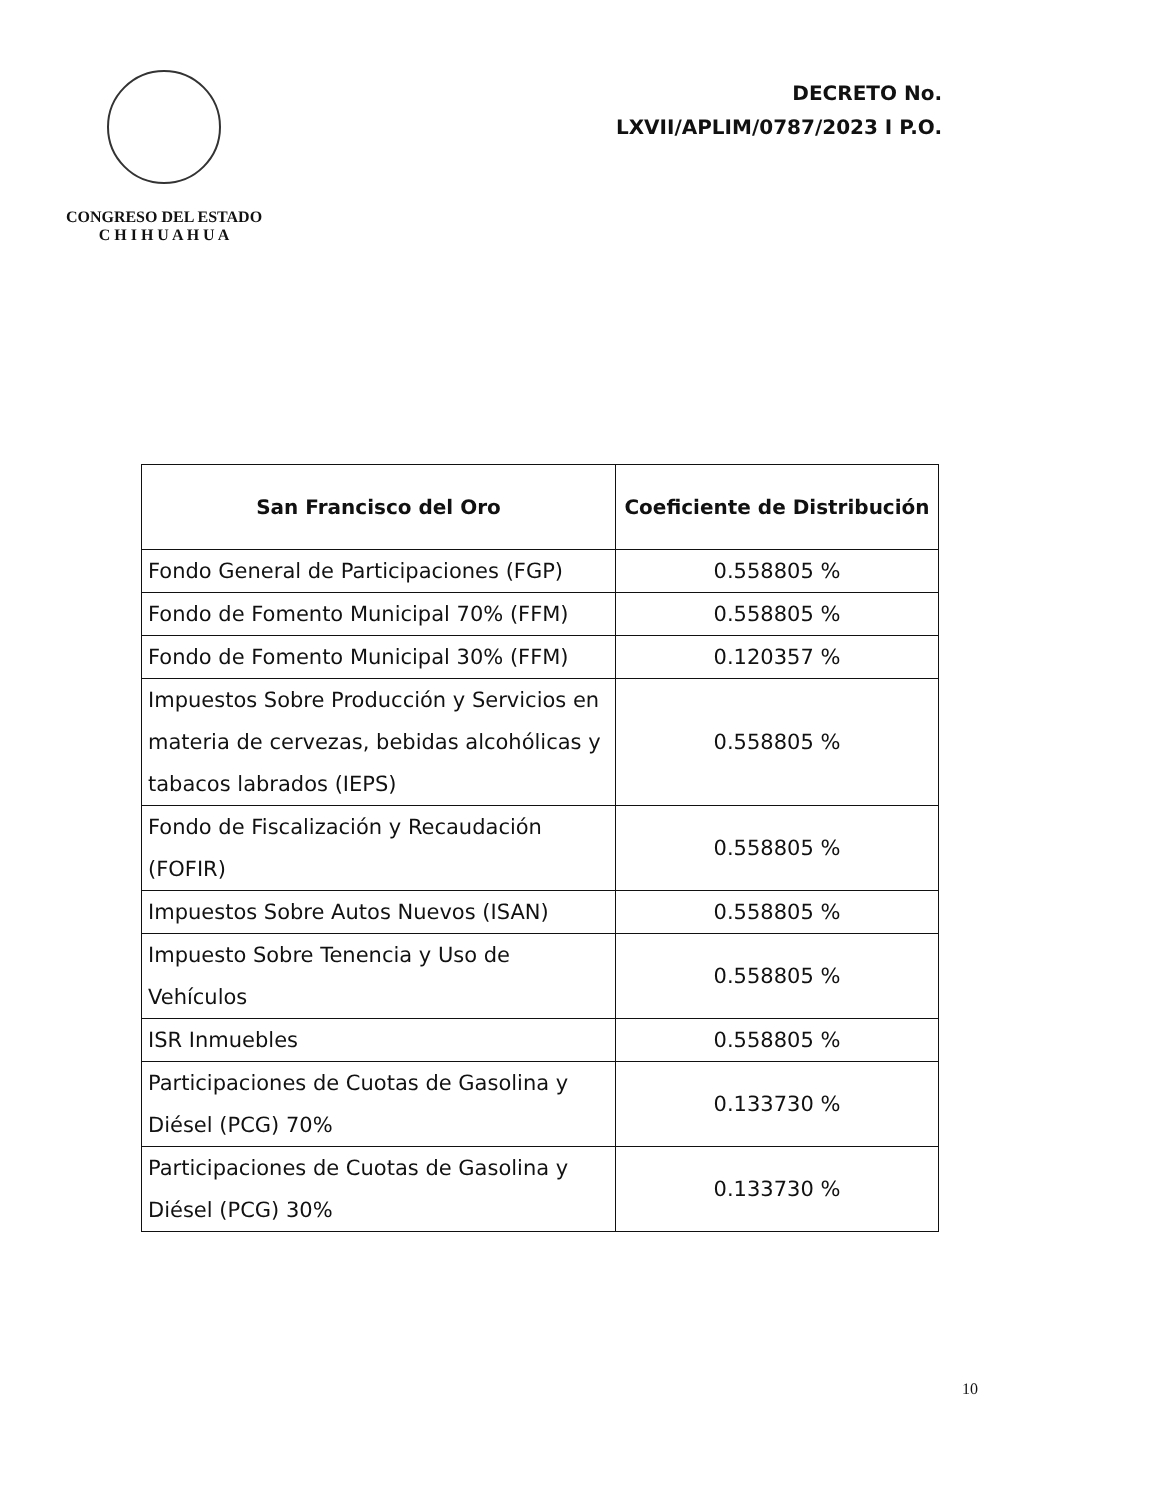CONGRESO DEL ESTADO
C H I H U A H U A
DECRETO No.
LXVII/APLIM/0787/2023 I P.O.
| San Francisco del Oro | Coeficiente de Distribución |
| --- | --- |
| Fondo General de Participaciones (FGP) | 0.558805 % |
| Fondo de Fomento Municipal 70% (FFM) | 0.558805 % |
| Fondo de Fomento Municipal 30% (FFM) | 0.120357 % |
| Impuestos Sobre Producción y Servicios en materia de cervezas, bebidas alcohólicas y tabacos labrados (IEPS) | 0.558805 % |
| Fondo de Fiscalización y Recaudación (FOFIR) | 0.558805 % |
| Impuestos Sobre Autos Nuevos (ISAN) | 0.558805 % |
| Impuesto Sobre Tenencia y Uso de Vehículos | 0.558805 % |
| ISR Inmuebles | 0.558805 % |
| Participaciones de Cuotas de Gasolina y Diésel (PCG) 70% | 0.133730 % |
| Participaciones de Cuotas de Gasolina y Diésel (PCG) 30% | 0.133730 % |
10